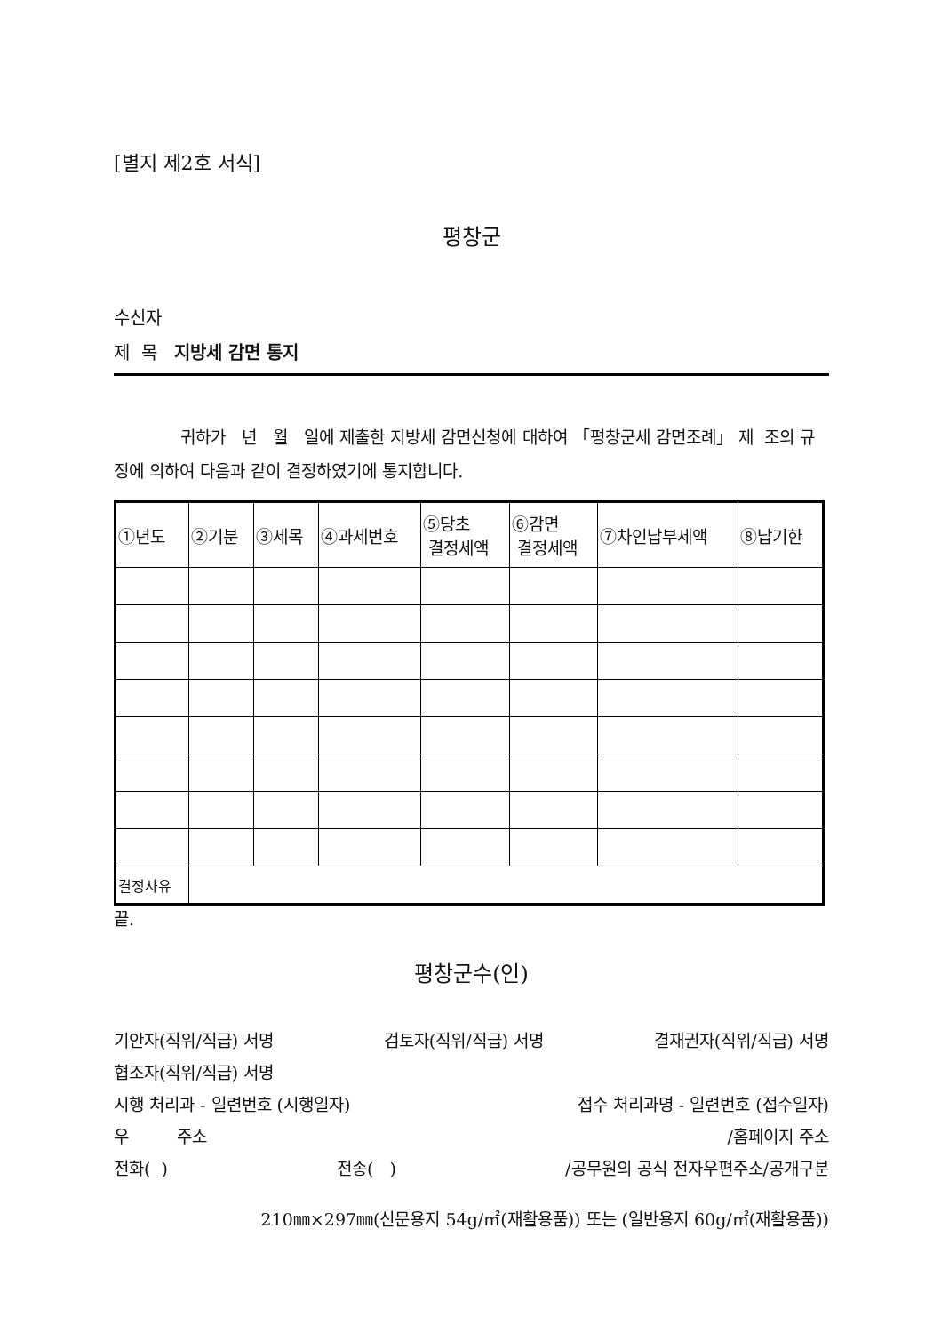[별지 제2호 서식]
평창군
수신자
제 목 지방세 감면 통지
귀하가 년 월 일에 제출한 지방세 감면신청에 대하여 「평창군세 감면조례」 제 조의 규정에 의하여 다음과 같이 결정하였기에 통지합니다.
| ①년도 | ②기분 | ③세목 | ④과세번호 | ⑤당초 결정세액 | ⑥감면 결정세액 | ⑦차인납부세액 | ⑧납기한 |
| --- | --- | --- | --- | --- | --- | --- | --- |
| 결정사유 | | | | | | | |
끝.
평창군수(인)
기안자(직위/직급) 서명 검토자(직위/직급) 서명 결재권자(직위/직급) 서명
협조자(직위/직급) 서명
시행 처리과 - 일련번호 (시행일자) 접수 처리과명 - 일련번호 (접수일자)
우 주소 /홈페이지 주소
전화( ) 전송( ) /공무원의 공식 전자우편주소/공개구분
210㎜×297㎜(신문용지 54g/㎡(재활용품)) 또는 (일반용지 60g/㎡(재활용품))